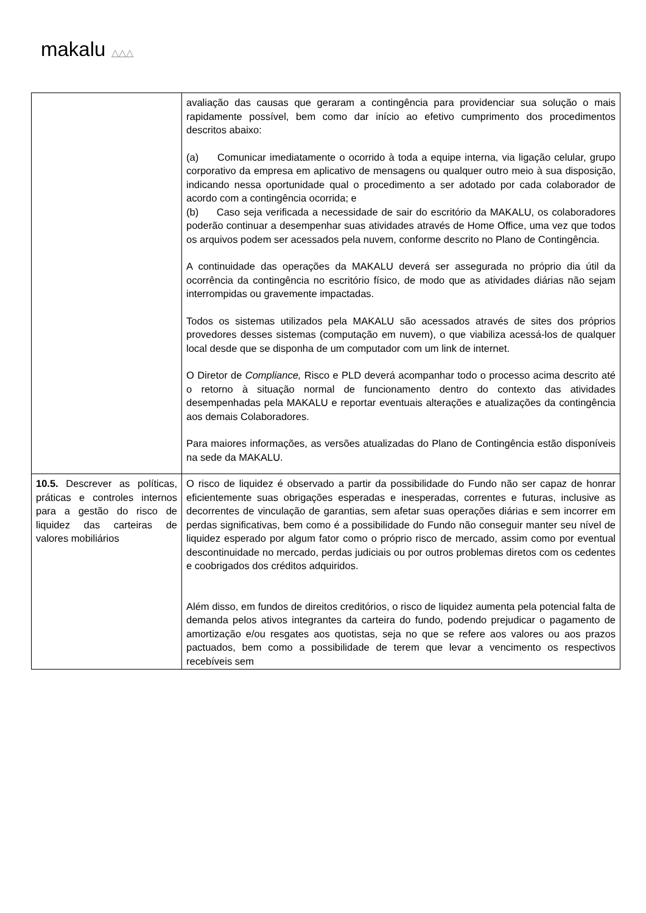makalu △△△
| | avaliação das causas que geraram a contingência para providenciar sua solução o mais rapidamente possível, bem como dar início ao efetivo cumprimento dos procedimentos descritos abaixo: (a) Comunicar imediatamente o ocorrido à toda a equipe interna, via ligação celular, grupo corporativo da empresa em aplicativo de mensagens ou qualquer outro meio à sua disposição, indicando nessa oportunidade qual o procedimento a ser adotado por cada colaborador de acordo com a contingência ocorrida; e (b) Caso seja verificada a necessidade de sair do escritório da MAKALU, os colaboradores poderão continuar a desempenhar suas atividades através de Home Office, uma vez que todos os arquivos podem ser acessados pela nuvem, conforme descrito no Plano de Contingência. A continuidade das operações da MAKALU deverá ser assegurada no próprio dia útil da ocorrência da contingência no escritório físico, de modo que as atividades diárias não sejam interrompidas ou gravemente impactadas. Todos os sistemas utilizados pela MAKALU são acessados através de sites dos próprios provedores desses sistemas (computação em nuvem), o que viabiliza acessá-los de qualquer local desde que se disponha de um computador com um link de internet. O Diretor de Compliance, Risco e PLD deverá acompanhar todo o processo acima descrito até o retorno à situação normal de funcionamento dentro do contexto das atividades desempenhadas pela MAKALU e reportar eventuais alterações e atualizações da contingência aos demais Colaboradores. Para maiores informações, as versões atualizadas do Plano de Contingência estão disponíveis na sede da MAKALU. |
| 10.5. Descrever as políticas, práticas e controles internos para a gestão do risco de liquidez das carteiras de valores mobiliários | O risco de liquidez é observado a partir da possibilidade do Fundo não ser capaz de honrar eficientemente suas obrigações esperadas e inesperadas, correntes e futuras, inclusive as decorrentes de vinculação de garantias, sem afetar suas operações diárias e sem incorrer em perdas significativas, bem como é a possibilidade do Fundo não conseguir manter seu nível de liquidez esperado por algum fator como o próprio risco de mercado, assim como por eventual descontinuidade no mercado, perdas judiciais ou por outros problemas diretos com os cedentes e coobrigados dos créditos adquiridos. Além disso, em fundos de direitos creditórios, o risco de liquidez aumenta pela potencial falta de demanda pelos ativos integrantes da carteira do fundo, podendo prejudicar o pagamento de amortização e/ou resgates aos quotistas, seja no que se refere aos valores ou aos prazos pactuados, bem como a possibilidade de terem que levar a vencimento os respectivos recebíveis sem |